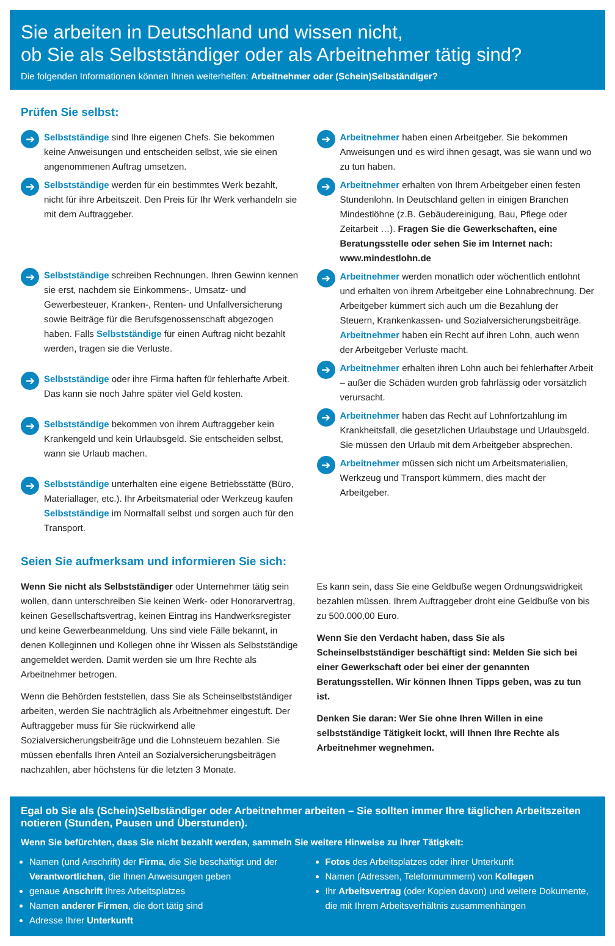Sie arbeiten in Deutschland und wissen nicht,
ob Sie als Selbstständiger oder als Arbeitnehmer tätig sind?
Die folgenden Informationen können Ihnen weiterhelfen: Arbeitnehmer oder (Schein)Selbständiger?
Prüfen Sie selbst:
➔
Selbstständige sind Ihre eigenen Chefs. Sie bekommen keine Anweisungen und entscheiden selbst, wie sie einen angenommenen Auftrag umsetzen.
➔
Selbstständige werden für ein bestimmtes Werk bezahlt, nicht für ihre Arbeitszeit. Den Preis für Ihr Werk verhandeln sie mit dem Auftraggeber.
➔
Selbstständige schreiben Rechnungen. Ihren Gewinn kennen sie erst, nachdem sie Einkommens-, Umsatz- und Gewerbesteuer, Kranken-, Renten- und Unfallversicherung sowie Beiträge für die Berufsgenossenschaft abgezogen haben. Falls Selbstständige für einen Auftrag nicht bezahlt werden, tragen sie die Verluste.
➔
Selbstständige oder ihre Firma haften für fehlerhafte Arbeit. Das kann sie noch Jahre später viel Geld kosten.
➔
Selbstständige bekommen von ihrem Auftraggeber kein Krankengeld und kein Urlaubsgeld. Sie entscheiden selbst, wann sie Urlaub machen.
➔
Selbstständige unterhalten eine eigene Betriebsstätte (Büro, Materiallager, etc.). Ihr Arbeitsmaterial oder Werkzeug kaufen Selbstständige im Normalfall selbst und sorgen auch für den Transport.
➔
Arbeitnehmer haben einen Arbeitgeber. Sie bekommen Anweisungen und es wird ihnen gesagt, was sie wann und wo zu tun haben.
➔
Arbeitnehmer erhalten von Ihrem Arbeitgeber einen festen Stundenlohn. In Deutschland gelten in einigen Branchen Mindestlöhne (z.B. Gebäudereinigung, Bau, Pflege oder Zeitarbeit …). Fragen Sie die Gewerkschaften, eine Beratungsstelle oder sehen Sie im Internet nach: www.mindestlohn.de
➔
Arbeitnehmer werden monatlich oder wöchentlich entlohnt und erhalten von ihrem Arbeitgeber eine Lohnabrechnung. Der Arbeitgeber kümmert sich auch um die Bezahlung der Steuern, Krankenkassen- und Sozialversicherungsbeiträge. Arbeitnehmer haben ein Recht auf ihren Lohn, auch wenn der Arbeitgeber Verluste macht.
➔
Arbeitnehmer erhalten ihren Lohn auch bei fehlerhafter Arbeit – außer die Schäden wurden grob fahrlässig oder vorsätzlich verursacht.
➔
Arbeitnehmer haben das Recht auf Lohnfortzahlung im Krankheitsfall, die gesetzlichen Urlaubstage und Urlaubsgeld. Sie müssen den Urlaub mit dem Arbeitgeber absprechen.
➔
Arbeitnehmer müssen sich nicht um Arbeitsmaterialien, Werkzeug und Transport kümmern, dies macht der Arbeitgeber.
Seien Sie aufmerksam und informieren Sie sich:
Wenn Sie nicht als Selbstständiger oder Unternehmer tätig sein wollen, dann unterschreiben Sie keinen Werk- oder Honorarvertrag, keinen Gesellschaftsvertrag, keinen Eintrag ins Handwerksregister und keine Gewerbeanmeldung. Uns sind viele Fälle bekannt, in denen Kolleginnen und Kollegen ohne ihr Wissen als Selbstständige angemeldet werden. Damit werden sie um Ihre Rechte als Arbeitnehmer betrogen.
Wenn die Behörden feststellen, dass Sie als Scheinselbstständiger arbeiten, werden Sie nachträglich als Arbeitnehmer eingestuft. Der Auftraggeber muss für Sie rückwirkend alle Sozialversicherungsbeiträge und die Lohnsteuern bezahlen. Sie müssen ebenfalls Ihren Anteil an Sozialversicherungsbeiträgen nachzahlen, aber höchstens für die letzten 3 Monate.
Es kann sein, dass Sie eine Geldbuße wegen Ordnungswidrigkeit bezahlen müssen. Ihrem Auftraggeber droht eine Geldbuße von bis zu 500.000,00 Euro.
Wenn Sie den Verdacht haben, dass Sie als Scheinselbstständiger beschäftigt sind: Melden Sie sich bei einer Gewerkschaft oder bei einer der genannten Beratungsstellen. Wir können Ihnen Tipps geben, was zu tun ist.
Denken Sie daran: Wer Sie ohne Ihren Willen in eine selbstständige Tätigkeit lockt, will Ihnen Ihre Rechte als Arbeitnehmer wegnehmen.
Egal ob Sie als (Schein)Selbständiger oder Arbeitnehmer arbeiten – Sie sollten immer Ihre täglichen Arbeitszeiten notieren (Stunden, Pausen und Überstunden).
Wenn Sie befürchten, dass Sie nicht bezahlt werden, sammeln Sie weitere Hinweise zu ihrer Tätigkeit:
Namen (und Anschrift) der Firma, die Sie beschäftigt und der Verantwortlichen, die Ihnen Anweisungen geben
genaue Anschrift Ihres Arbeitsplatzes
Namen anderer Firmen, die dort tätig sind
Adresse Ihrer Unterkunft
Fotos des Arbeitsplatzes oder ihrer Unterkunft
Namen (Adressen, Telefonnummern) von Kollegen
Ihr Arbeitsvertrag (oder Kopien davon) und weitere Dokumente, die mit Ihrem Arbeitsverhältnis zusammenhängen